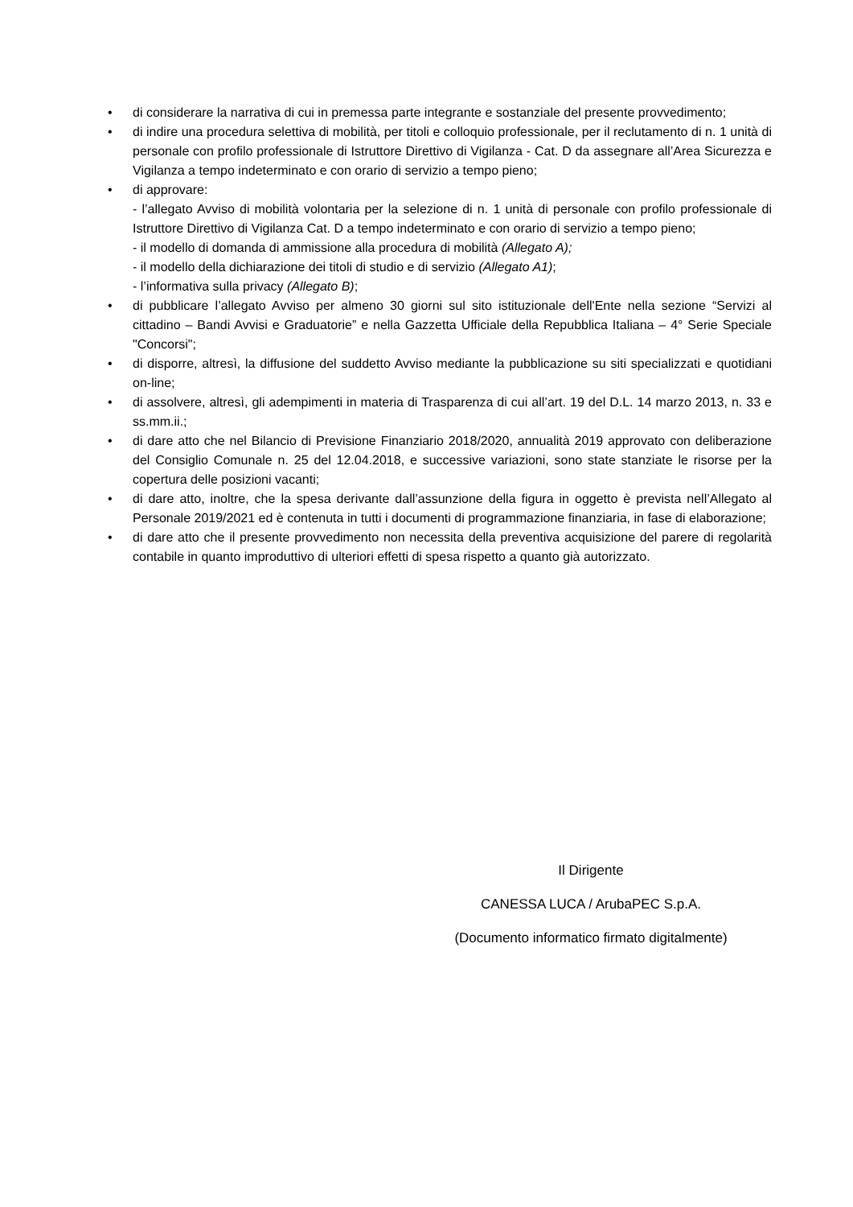• di considerare la narrativa di cui in premessa parte integrante e sostanziale del presente provvedimento;
• di indire una procedura selettiva di mobilità, per titoli e colloquio professionale, per il reclutamento di n. 1 unità di personale con profilo professionale di Istruttore Direttivo di Vigilanza - Cat. D da assegnare all’Area Sicurezza e Vigilanza a tempo indeterminato e con orario di servizio a tempo pieno;
• di approvare:
- l’allegato Avviso di mobilità volontaria per la selezione di n. 1 unità di personale con profilo professionale di Istruttore Direttivo di Vigilanza Cat. D a tempo indeterminato e con orario di servizio a tempo pieno;
- il modello di domanda di ammissione alla procedura di mobilità (Allegato A);
- il modello della dichiarazione dei titoli di studio e di servizio (Allegato A1);
- l’informativa sulla privacy (Allegato B);
• di pubblicare l’allegato Avviso per almeno 30 giorni sul sito istituzionale dell'Ente nella sezione “Servizi al cittadino – Bandi Avvisi e Graduatorie” e nella Gazzetta Ufficiale della Repubblica Italiana – 4° Serie Speciale "Concorsi";
• di disporre, altresì, la diffusione del suddetto Avviso mediante la pubblicazione su siti specializzati e quotidiani on-line;
• di assolvere, altresì, gli adempimenti in materia di Trasparenza di cui all’art. 19 del D.L. 14 marzo 2013, n. 33 e ss.mm.ii.;
• di dare atto che nel Bilancio di Previsione Finanziario 2018/2020, annualità 2019 approvato con deliberazione del Consiglio Comunale n. 25 del 12.04.2018, e successive variazioni, sono state stanziate le risorse per la copertura delle posizioni vacanti;
• di dare atto, inoltre, che la spesa derivante dall’assunzione della figura in oggetto è prevista nell’Allegato al Personale 2019/2021 ed è contenuta in tutti i documenti di programmazione finanziaria, in fase di elaborazione;
• di dare atto che il presente provvedimento non necessita della preventiva acquisizione del parere di regolarità contabile in quanto improduttivo di ulteriori effetti di spesa rispetto a quanto già autorizzato.
Il Dirigente
CANESSA LUCA / ArubaPEC S.p.A.
(Documento informatico firmato digitalmente)